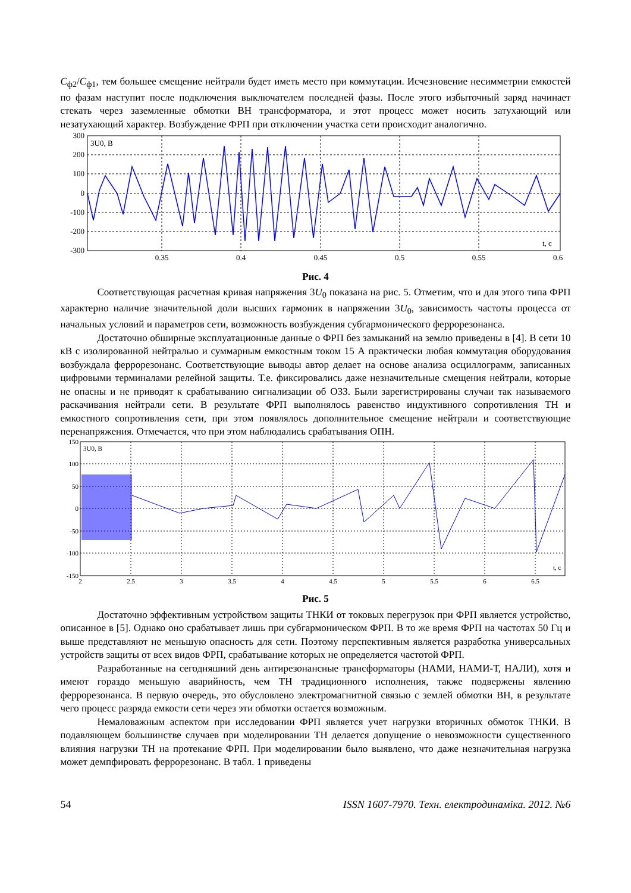C<sub>ф2</sub>/C<sub>ф1</sub>, тем большее смещение нейтрали будет иметь место при коммутации. Исчезновение несимметрии емкостей по фазам наступит после подключения выключателем последней фазы. После этого избыточный заряд начинает стекать через заземленные обмотки ВН трансформатора, и этот процесс может носить затухающий или незатухающий характер. Возбуждение ФРП при отключении участка сети происходит аналогично.
300
200
100
0
-100
-200
-300
0.35
0.4
0.45
0.5
0.55
0.6
3U0, B
t, c
Рис. 4
Соответствующая расчетная кривая напряжения 3U<sub>0</sub> показана на рис. 5. Отметим, что и для этого типа ФРП характерно наличие значительной доли высших гармоник в напряжении 3U<sub>0</sub>, зависимость частоты процесса от начальных условий и параметров сети, возможность возбуждения субгармонического феррорезонанса.
Достаточно обширные эксплуатационные данные о ФРП без замыканий на землю приведены в [4]. В сети 10 кВ с изолированной нейтралью и суммарным емкостным током 15 А практически любая коммутация оборудования возбуждала феррорезонанс. Соответствующие выводы автор делает на основе анализа осциллограмм, записанных цифровыми терминалами релейной защиты. Т.е. фиксировались даже незначительные смещения нейтрали, которые не опасны и не приводят к срабатыванию сигнализации об ОЗЗ. Были зарегистрированы случаи так называемого раскачивания нейтрали сети. В результате ФРП выполнялось равенство индуктивного сопротивления ТН и емкостного сопротивления сети, при этом появлялось дополнительное смещение нейтрали и соответствующие перенапряжения. Отмечается, что при этом наблюдались срабатывания ОПН.
150
100
50
0
-50
-100
-150
2
2.5
3
3.5
4
4.5
5
5.5
6
6.5
3U0, B
t, c
Рис. 5
Достаточно эффективным устройством защиты ТНКИ от токовых перегрузок при ФРП является устройство, описанное в [5]. Однако оно срабатывает лишь при субгармоническом ФРП. В то же время ФРП на частотах 50 Гц и выше представляют не меньшую опасность для сети. Поэтому перспективным является разработка универсальных устройств защиты от всех видов ФРП, срабатывание которых не определяется частотой ФРП.
Разработанные на сегодняшний день антирезонансные трансформаторы (НАМИ, НАМИ-Т, НАЛИ), хотя и имеют гораздо меньшую аварийность, чем ТН традиционного исполнения, также подвержены явлению феррорезонанса. В первую очередь, это обусловлено электромагнитной связью с землей обмотки ВН, в результате чего процесс разряда емкости сети через эти обмотки остается возможным.
Немаловажным аспектом при исследовании ФРП является учет нагрузки вторичных обмоток ТНКИ. В подавляющем большинстве случаев при моделировании ТН делается допущение о невозможности существенного влияния нагрузки ТН на протекание ФРП. При моделировании было выявлено, что даже незначительная нагрузка может демпфировать феррорезонанс. В табл. 1 приведены
54 ISSN 1607-7970. Техн. електродинаміка. 2012. №6